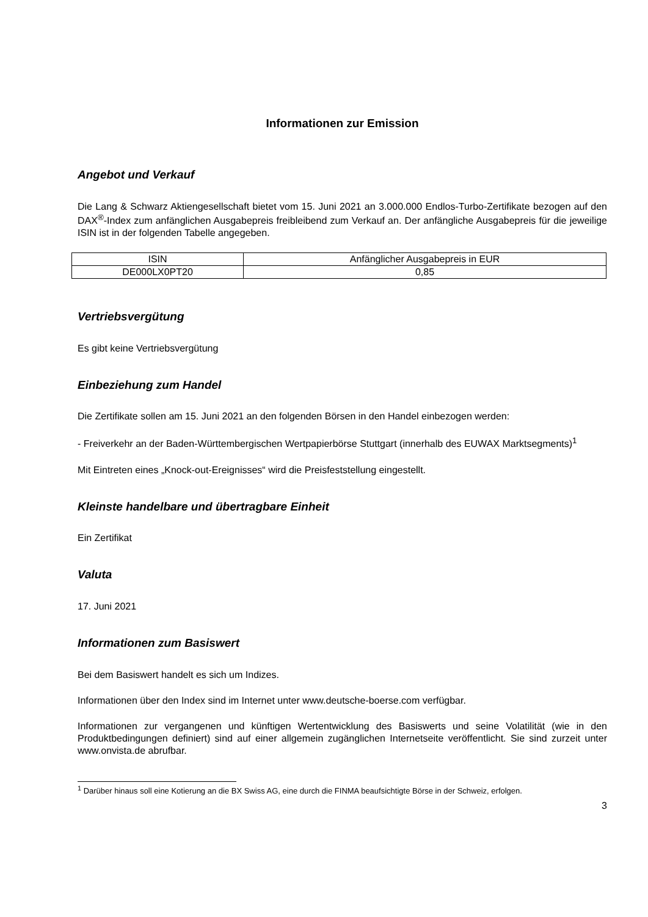Informationen zur Emission
Angebot und Verkauf
Die Lang & Schwarz Aktiengesellschaft bietet vom 15. Juni 2021 an 3.000.000 Endlos-Turbo-Zertifikate bezogen auf den DAX<sup>®</sup>-Index zum anfänglichen Ausgabepreis freibleibend zum Verkauf an. Der anfängliche Ausgabepreis für die jeweilige ISIN ist in der folgenden Tabelle angegeben.
| ISIN | Anfänglicher Ausgabepreis in EUR |
| DE000LX0PT20 | 0,85 |
Vertriebsvergütung
Es gibt keine Vertriebsvergütung
Einbeziehung zum Handel
Die Zertifikate sollen am 15. Juni 2021 an den folgenden Börsen in den Handel einbezogen werden:
- Freiverkehr an der Baden-Württembergischen Wertpapierbörse Stuttgart (innerhalb des EUWAX Marktsegments)<sup>1</sup>
Mit Eintreten eines „Knock-out-Ereignisses“ wird die Preisfeststellung eingestellt.
Kleinste handelbare und übertragbare Einheit
Ein Zertifikat
Valuta
17. Juni 2021
Informationen zum Basiswert
Bei dem Basiswert handelt es sich um Indizes.
Informationen über den Index sind im Internet unter www.deutsche-boerse.com verfügbar.
Informationen zur vergangenen und künftigen Wertentwicklung des Basiswerts und seine Volatilität (wie in den Produktbedingungen definiert) sind auf einer allgemein zugänglichen Internetseite veröffentlicht. Sie sind zurzeit unter www.onvista.de abrufbar.
<sup>1</sup> Darüber hinaus soll eine Kotierung an die BX Swiss AG, eine durch die FINMA beaufsichtigte Börse in der Schweiz, erfolgen.
3